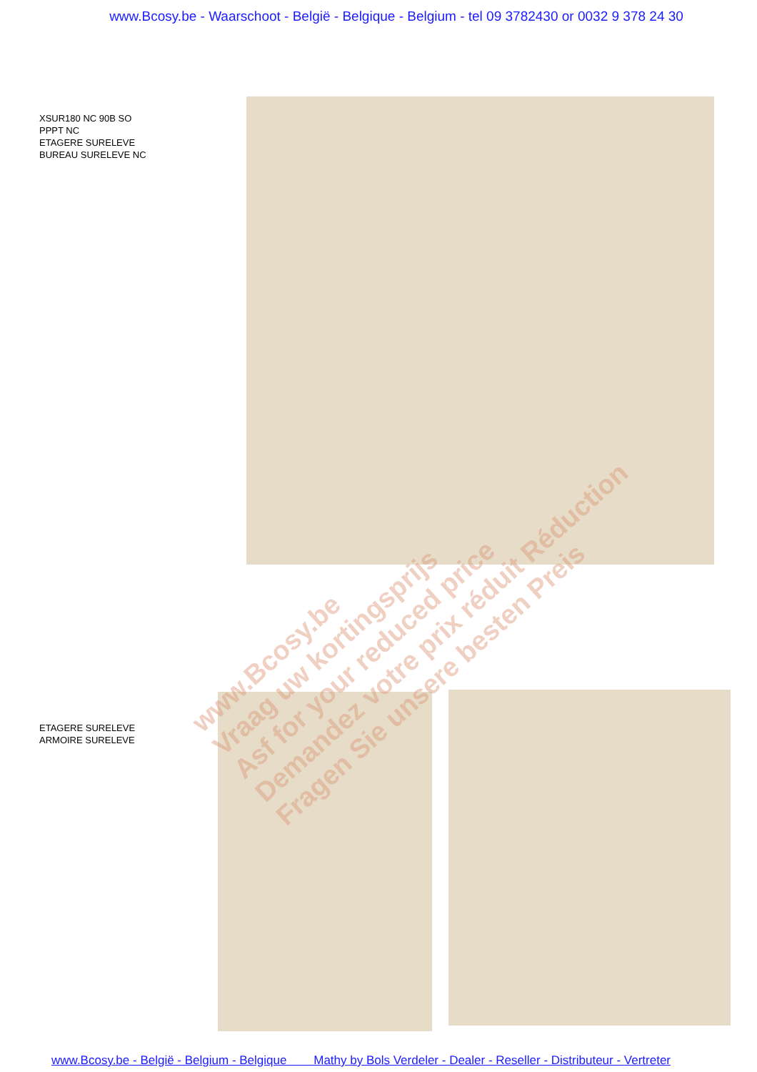www.Bcosy.be - Waarschoot - België - Belgique - Belgium - tel 09 3782430 or 0032 9 378 24 30
XSUR180 NC 90B SO
PPPT NC
ETAGERE SURELEVE
BUREAU SURELEVE NC
ETAGERE SURELEVE
ARMOIRE SURELEVE
www.Bcosy.be
Vraag uw kortingsprijs
Asf for your reduced price
Demandez votre prix réduit Réduction
Fragen Sie unsere besten Preis
www.Bcosy.be - België - Belgium - Belgique Mathy by Bols Verdeler - Dealer - Reseller - Distributeur - Vertreter